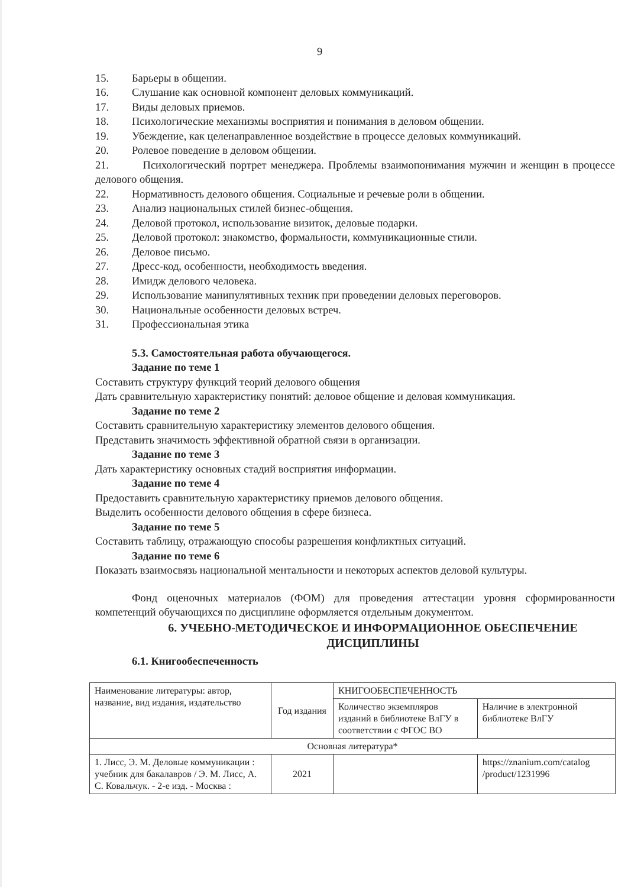9
15. Барьеры в общении.
16. Слушание как основной компонент деловых коммуникаций.
17. Виды деловых приемов.
18. Психологические механизмы восприятия и понимания в деловом общении.
19. Убеждение, как целенаправленное воздействие в процессе деловых коммуникаций.
20. Ролевое поведение в деловом общении.
21. Психологический портрет менеджера. Проблемы взаимопонимания мужчин и женщин в процессе делового общения.
22. Нормативность делового общения. Социальные и речевые роли в общении.
23. Анализ национальных стилей бизнес-общения.
24. Деловой протокол, использование визиток, деловые подарки.
25. Деловой протокол: знакомство, формальности, коммуникационные стили.
26. Деловое письмо.
27. Дресс-код, особенности, необходимость введения.
28. Имидж делового человека.
29. Использование манипулятивных техник при проведении деловых переговоров.
30. Национальные особенности деловых встреч.
31. Профессиональная этика
5.3. Самостоятельная работа обучающегося.
Задание по теме 1
Составить структуру функций теорий делового общения
Дать сравнительную характеристику понятий: деловое общение и деловая коммуникация.
Задание по теме 2
Составить сравнительную характеристику элементов делового общения.
Представить значимость эффективной обратной связи в организации.
Задание по теме 3
Дать характеристику основных стадий восприятия информации.
Задание по теме 4
Предоставить сравнительную характеристику приемов делового общения.
Выделить особенности делового общения в сфере бизнеса.
Задание по теме 5
Составить таблицу, отражающую способы разрешения конфликтных ситуаций.
Задание по теме 6
Показать взаимосвязь национальной ментальности и некоторых аспектов деловой культуры.
Фонд оценочных материалов (ФОМ) для проведения аттестации уровня сформированности компетенций обучающихся по дисциплине оформляется отдельным документом.
6. УЧЕБНО-МЕТОДИЧЕСКОЕ И ИНФОРМАЦИОННОЕ ОБЕСПЕЧЕНИЕ ДИСЦИПЛИНЫ
6.1. Книгообеспеченность
| Наименование литературы: автор, название, вид издания, издательство | Год издания | КНИГООБЕСПЕЧЕННОСТЬ | |
| --- | --- | --- | --- |
| | | Количество экземпляров изданий в библиотеке ВлГУ в соответствии с ФГОС ВО | Наличие в электронной библиотеке ВлГУ |
| Основная литература* | | | |
| 1. Лисс, Э. М. Деловые коммуникации : учебник для бакалавров / Э. М. Лисс, А. С. Ковальчук. - 2-е изд. - Москва : | 2021 | | https://znanium.com/catalog /product/1231996 |